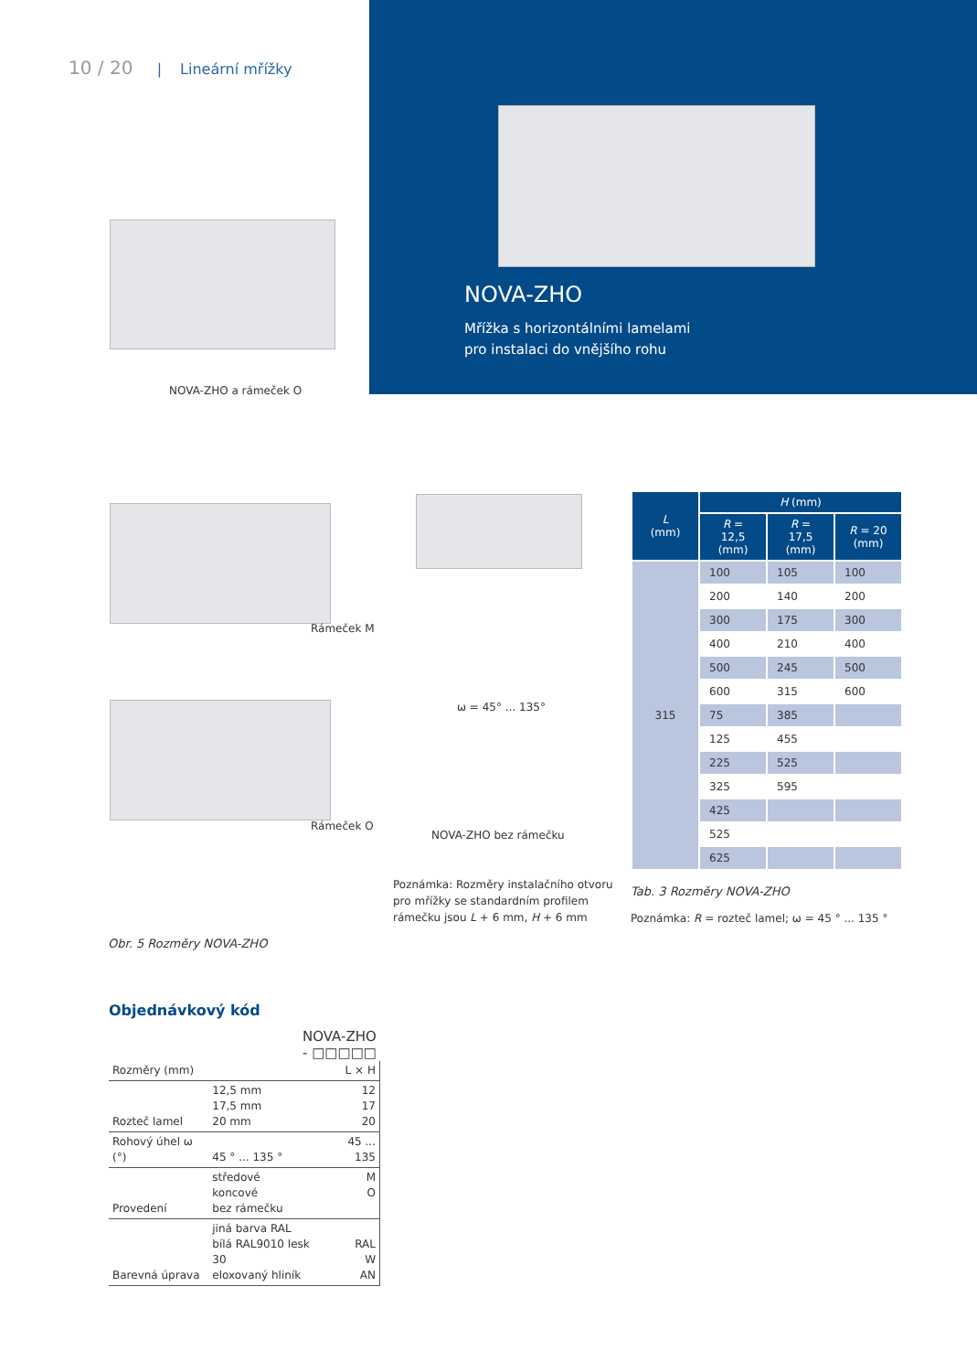10 / 20 | Lineární mřížky
NOVA-ZHO
Mřížka s horizontálními lamelami
pro instalaci do vnějšího rohu
NOVA-ZHO a rámeček O
Rámeček M
Rámeček O
ω = 45° ... 135°
NOVA-ZHO bez rámečku
Poznámka: Rozměry instalačního otvoru
pro mřížky se standardním profilem
rámečku jsou L + 6 mm, H + 6 mm
Obr. 5 Rozměry NOVA-ZHO
| L (mm) | H (mm) | | |
| --- | --- | --- | --- |
| | R = 12,5 (mm) | R = 17,5 (mm) | R = 20 (mm) |
| 315 | 100 | 105 | 100 |
| | 200 | 140 | 200 |
| | 300 | 175 | 300 |
| | 400 | 210 | 400 |
| | 500 | 245 | 500 |
| | 600 | 315 | 600 |
| | 75 | 385 | |
| | 125 | 455 | |
| | 225 | 525 | |
| | 325 | 595 | |
| | 425 | | |
| | 525 | | |
| | 625 | | |
Tab. 3 Rozměry NOVA-ZHO
Poznámka: R = rozteč lamel; ω = 45 ° ... 135 °
Objednávkový kód
NOVA-ZHO - □□□□□
| Rozměry (mm) | | L × H |
| Rozteč lamel | 12,5 mm 17,5 mm 20 mm | 12 17 20 |
| Rohový úhel ω (°) | 45 ° ... 135 ° | 45 ... 135 |
| Provedení | středové koncové bez rámečku | M O |
| Barevná úprava | jiná barva RAL bílá RAL9010 lesk 30 eloxovaný hliník | RAL W AN |